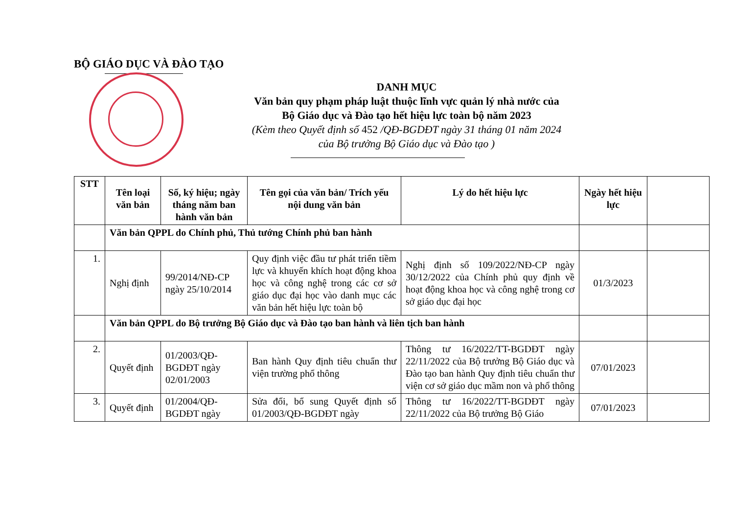BỘ GIÁO DỤC VÀ ĐÀO TẠO
DANH MỤC
Văn bản quy phạm pháp luật thuộc lĩnh vực quản lý nhà nước của
Bộ Giáo dục và Đào tạo hết hiệu lực toàn bộ năm 2023
(Kèm theo Quyết định số 452 /QĐ-BGDĐT ngày 31 tháng 01 năm 2024
của Bộ trưởng Bộ Giáo dục và Đào tạo )
| STT | Tên loại văn bản | Số, ký hiệu; ngày tháng năm ban hành văn bản | Tên gọi của văn bản/ Trích yếu nội dung văn bản | Lý do hết hiệu lực | Ngày hết hiệu lực | |
| --- | --- | --- | --- | --- | --- | --- |
| | Văn bản QPPL do Chính phủ, Thủ tướng Chính phủ ban hành | | | | | |
| 1. | Nghị định | 99/2014/NĐ-CP ngày 25/10/2014 | Quy định việc đầu tư phát triển tiềm lực và khuyến khích hoạt động khoa học và công nghệ trong các cơ sở giáo dục đại học vào danh mục các văn bản hết hiệu lực toàn bộ | Nghị định số 109/2022/NĐ-CP ngày 30/12/2022 của Chính phủ quy định về hoạt động khoa học và công nghệ trong cơ sở giáo dục đại học | 01/3/2023 | |
| | Văn bản QPPL do Bộ trưởng Bộ Giáo dục và Đào tạo ban hành và liên tịch ban hành | | | | | |
| 2. | Quyết định | 01/2003/QĐ-BGDĐT ngày 02/01/2003 | Ban hành Quy định tiêu chuẩn thư viện trường phổ thông | Thông tư 16/2022/TT-BGDĐT ngày 22/11/2022 của Bộ trưởng Bộ Giáo dục và Đào tạo ban hành Quy định tiêu chuẩn thư viện cơ sở giáo dục mầm non và phổ thông | 07/01/2023 | |
| 3. | Quyết định | 01/2004/QĐ-BGDĐT ngày | Sửa đổi, bổ sung Quyết định số 01/2003/QĐ-BGDĐT ngày | Thông tư 16/2022/TT-BGDĐT ngày 22/11/2022 của Bộ trưởng Bộ Giáo | 07/01/2023 | |